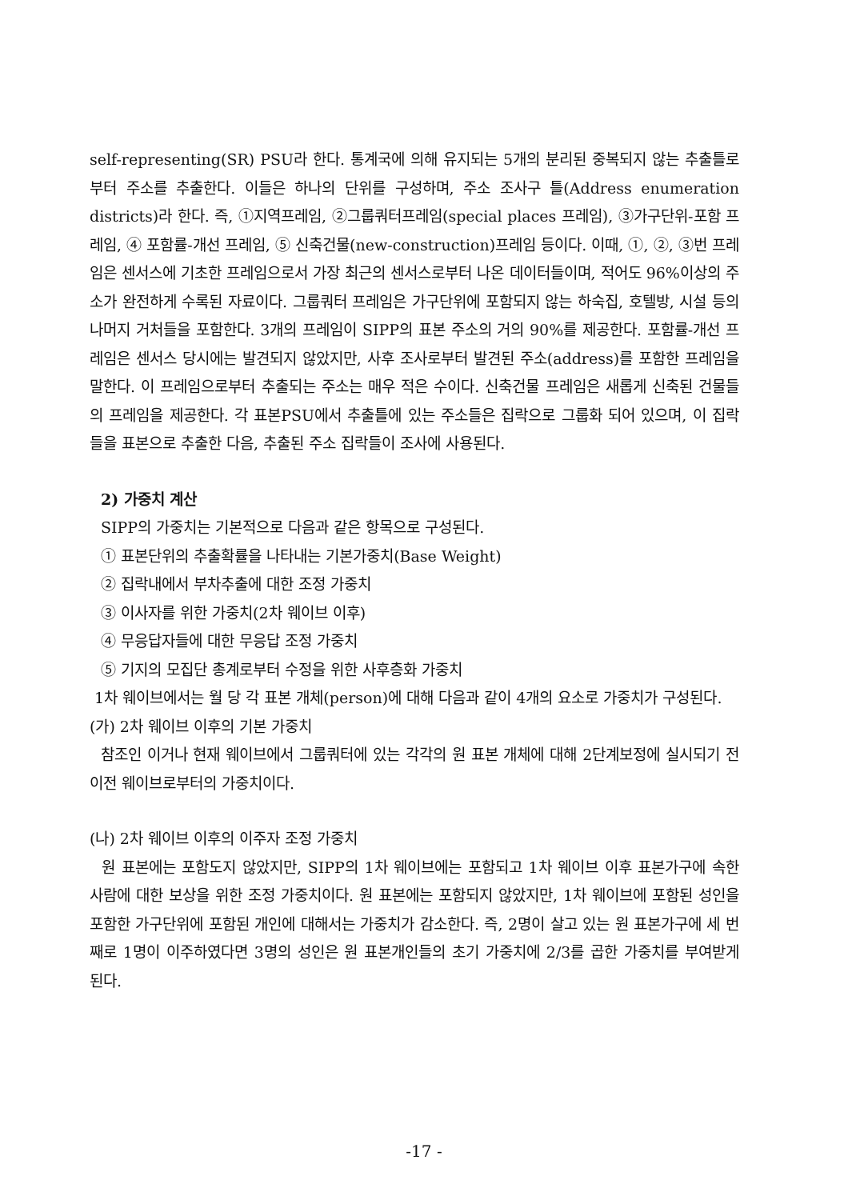self-representing(SR) PSU라 한다. 통계국에 의해 유지되는 5개의 분리된 중복되지 않는 추출틀로부터 주소를 추출한다. 이들은 하나의 단위를 구성하며, 주소 조사구 틀(Address enumeration districts)라 한다. 즉, ①지역프레임, ②그룹쿼터프레임(special places 프레임), ③가구단위-포함 프레임, ④ 포함률-개선 프레임, ⑤ 신축건물(new-construction)프레임 등이다. 이때, ①, ②, ③번 프레임은 센서스에 기초한 프레임으로서 가장 최근의 센서스로부터 나온 데이터들이며, 적어도 96%이상의 주소가 완전하게 수록된 자료이다. 그룹쿼터 프레임은 가구단위에 포함되지 않는 하숙집, 호텔방, 시설 등의 나머지 거처들을 포함한다. 3개의 프레임이 SIPP의 표본 주소의 거의 90%를 제공한다. 포함률-개선 프레임은 센서스 당시에는 발견되지 않았지만, 사후 조사로부터 발견된 주소(address)를 포함한 프레임을 말한다. 이 프레임으로부터 추출되는 주소는 매우 적은 수이다. 신축건물 프레임은 새롭게 신축된 건물들의 프레임을 제공한다. 각 표본PSU에서 추출틀에 있는 주소들은 집락으로 그룹화 되어 있으며, 이 집락들을 표본으로 추출한 다음, 추출된 주소 집락들이 조사에 사용된다.
2) 가중치 계산
SIPP의 가중치는 기본적으로 다음과 같은 항목으로 구성된다.
① 표본단위의 추출확률을 나타내는 기본가중치(Base Weight)
② 집락내에서 부차추출에 대한 조정 가중치
③ 이사자를 위한 가중치(2차 웨이브 이후)
④ 무응답자들에 대한 무응답 조정 가중치
⑤ 기지의 모집단 총계로부터 수정을 위한 사후층화 가중치
1차 웨이브에서는 월 당 각 표본 개체(person)에 대해 다음과 같이 4개의 요소로 가중치가 구성된다.
(가) 2차 웨이브 이후의 기본 가중치
참조인 이거나 현재 웨이브에서 그룹쿼터에 있는 각각의 원 표본 개체에 대해 2단계보정에 실시되기 전 이전 웨이브로부터의 가중치이다.
(나) 2차 웨이브 이후의 이주자 조정 가중치
원 표본에는 포함도지 않았지만, SIPP의 1차 웨이브에는 포함되고 1차 웨이브 이후 표본가구에 속한 사람에 대한 보상을 위한 조정 가중치이다. 원 표본에는 포함되지 않았지만, 1차 웨이브에 포함된 성인을 포함한 가구단위에 포함된 개인에 대해서는 가중치가 감소한다. 즉, 2명이 살고 있는 원 표본가구에 세 번째로 1명이 이주하였다면 3명의 성인은 원 표본개인들의 초기 가중치에 2/3를 곱한 가중치를 부여받게 된다.
-17 -